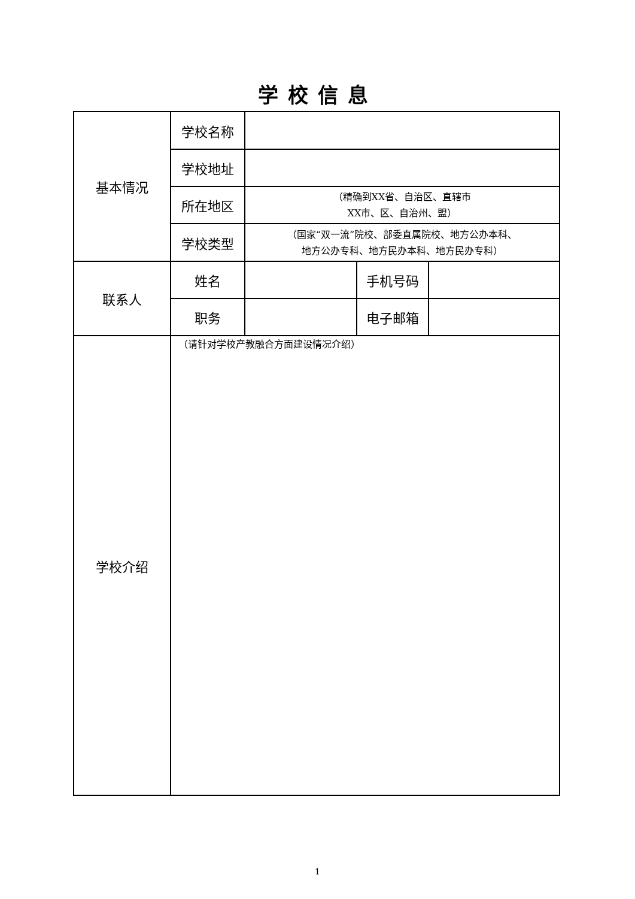学校信息
| 基本情况 | 学校名称 | | | |
| | 学校地址 | | | |
| | 所在地区 | （精确到XX省、自治区、直辖市 XX市、区、自治州、盟） | | |
| | 学校类型 | （国家“双一流”院校、部委直属院校、地方公办本科、 地方公办专科、地方民办本科、地方民办专科） | | |
| 联系人 | 姓名 | | 手机号码 | |
| | 职务 | | 电子邮箱 | |
| 学校介绍 | （请针对学校产教融合方面建设情况介绍） | | | |
1